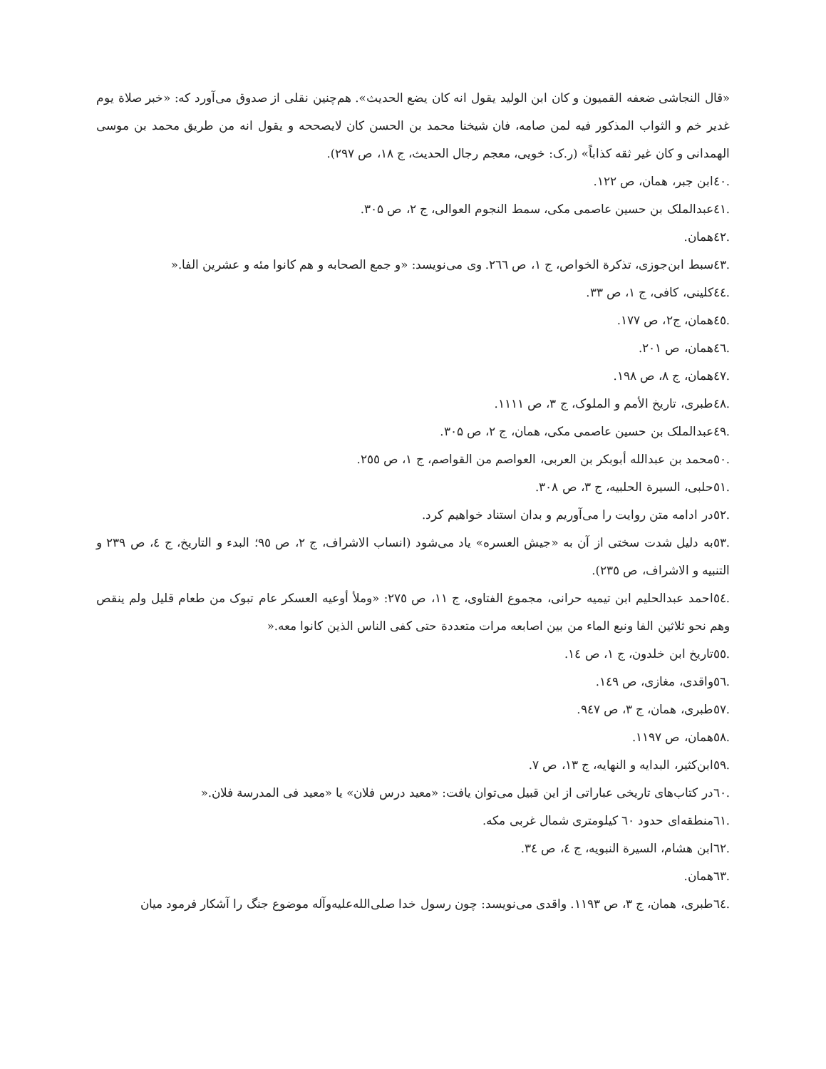«قال النجاشی ضعفه القمیون و کان ابن الولید یقول انه کان یضع الحدیث». هم‌چنین نقلی از صدوق می‌آورد که: «خبر صلاة یوم غدیر خم و الثواب المذکور فیه لمن صامه، فان شیخنا محمد بن الحسن کان لایصححه و یقول انه من طریق محمد بن موسی الهمدانی و کان غیر ثقه کذاباً» (ر.ک: خویی، معجم رجال الحدیث، ج ۱۸، ص ۲۹۷).
.٤٠ابن جبر، همان، ص ۱۲۲.
.٤۱عبدالملک بن حسین عاصمی مکی، سمط النجوم العوالی، ج ۲، ص ۳۰۵.
.٤۲همان.
.٤۳سبط ابن‌جوزی، تذکرة الخواص، ج ۱، ص ۲٦٦. وی می‌نویسد: «و جمع الصحابه و هم کانوا مئه و عشرین الفا.«
.٤٤کلینی، کافی، ج ۱، ص ۳۳.
.٤٥همان، ج۲، ص ۱۷۷.
.٤٦همان، ص ۲۰۱.
.٤۷همان، ج ۸، ص ۱۹۸.
.٤۸طبری، تاریخ الأمم و الملوک، ج ۳، ص ۱۱۱۱.
.٤۹عبدالملک بن حسین عاصمی مکی، همان، ج ۲، ص ۳۰۵.
.٥۰محمد بن عبدالله أبوبکر بن العربی، العواصم من القواصم، ج ۱، ص ۲٥٥.
.٥۱حلبی، السیرة الحلبیه، ج ۳، ص ۳۰۸.
.٥۲در ادامه متن روایت را می‌آوریم و بدان استناد خواهیم کرد.
.٥۳به دلیل شدت سختی از آن به «جیش العسره» یاد می‌شود (انساب الاشراف، ج ۲، ص ۹٥؛ البدء و التاریخ، ج ٤، ص ۲۳۹ و التنبیه و الاشراف، ص ۲۳٥).
.٥٤احمد عبدالحلیم ابن تیمیه حرانی، مجموع الفتاوی، ج ۱۱، ص ۲۷٥: «وملأ أوعیه العسکر عام تبوک من طعام قلیل ولم ینقص وهم نحو ثلاثین الفا ونبع الماء من بین اصابعه مرات متعددة حتی کفی الناس الذین کانوا معه.«
.٥٥تاریخ ابن خلدون، ج ۱، ص ۱٤.
.٥٦واقدی، مغازی، ص ۱٤۹.
.٥۷طبری، همان، ج ۳، ص ۹٤۷.
.٥۸همان، ص ۱۱۹۷.
.٥۹ابن‌کثیر، البدایه و النهایه، ج ۱۳، ص ۷.
.٦۰در کتاب‌های تاریخی عباراتی از این قبیل می‌توان یافت: «معید درس فلان» یا «معید فی المدرسة فلان.«
.٦۱منطقه‌ای حدود ٦۰ کیلومتری شمال غربی مکه.
.٦۲ابن هشام، السیرة النبویه، ج ٤، ص ۳٤.
.٦۳همان.
.٦٤طبری، همان، ج ۳، ص ۱۱۹۳. واقدی می‌نویسد: چون رسول خدا صلی‌الله‌علیه‌وآله موضوع جنگ را آشکار فرمود میان